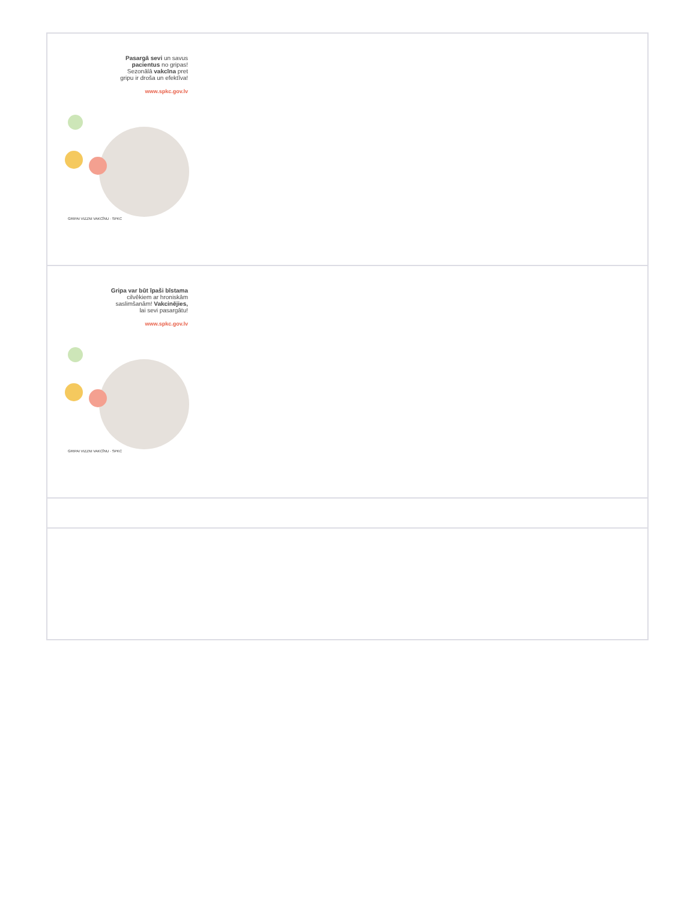| Pasargā sevi un savus pacientus no gripas! Sezonālā vakcīna pret gripu ir droša un efektīva! www.spkc.gov.lv GRIPAI VIZZNI VAKCĪNU · SPKC |
| Gripa var būt īpaši bīstama cilvēkiem ar hroniskām saslimšanām! Vakcinējies, lai sevi pasargātu! www.spkc.gov.lv GRIPAI VIZZNI VAKCĪNU · SPKC |